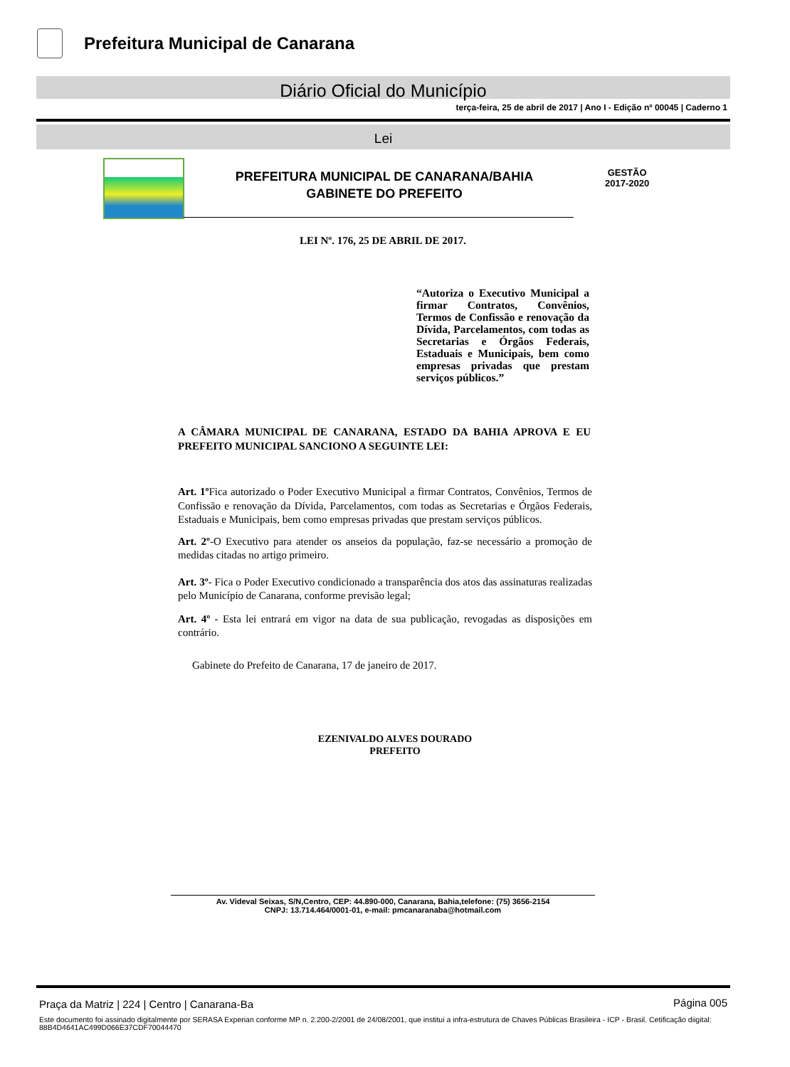Prefeitura Municipal de Canarana
Diário Oficial do Município
terça-feira, 25 de abril de 2017 | Ano I - Edição nº 00045 | Caderno 1
Lei
PREFEITURA MUNICIPAL DE CANARANA/BAHIA
GABINETE DO PREFEITO
GESTÃO
2017-2020
LEI Nº. 176, 25 DE ABRIL DE 2017.
“Autoriza o Executivo Municipal a firmar Contratos, Convênios, Termos de Confissão e renovação da Dívida, Parcelamentos, com todas as Secretarias e Órgãos Federais, Estaduais e Municipais, bem como empresas privadas que prestam serviços públicos.”
A CÂMARA MUNICIPAL DE CANARANA, ESTADO DA BAHIA APROVA E EU PREFEITO MUNICIPAL SANCIONO A SEGUINTE LEI:
Art. 1º Fica autorizado o Poder Executivo Municipal a firmar Contratos, Convênios, Termos de Confissão e renovação da Dívida, Parcelamentos, com todas as Secretarias e Órgãos Federais, Estaduais e Municipais, bem como empresas privadas que prestam serviços públicos.
Art. 2º-O Executivo para atender os anseios da população, faz-se necessário a promoção de medidas citadas no artigo primeiro.
Art. 3º- Fica o Poder Executivo condicionado a transparência dos atos das assinaturas realizadas pelo Município de Canarana, conforme previsão legal;
Art. 4º - Esta lei entrará em vigor na data de sua publicação, revogadas as disposições em contrário.
Gabinete do Prefeito de Canarana, 17 de janeiro de 2017.
EZENIVALDO ALVES DOURADO
PREFEITO
Av. Videval Seixas, S/N,Centro, CEP: 44.890-000, Canarana, Bahia,telefone: (75) 3656-2154
CNPJ: 13.714.464/0001-01, e-mail: pmcanaranaba@hotmail.com
Praça da Matriz | 224 | Centro | Canarana-Ba
Página 005
Este documento foi assinado digitalmente por SERASA Experian conforme MP n. 2.200-2/2001 de 24/08/2001, que institui a infra-estrutura de Chaves Públicas Brasileira - ICP - Brasil. Cetificação diigital: 88B4D4641AC499D066E37CDF70044470